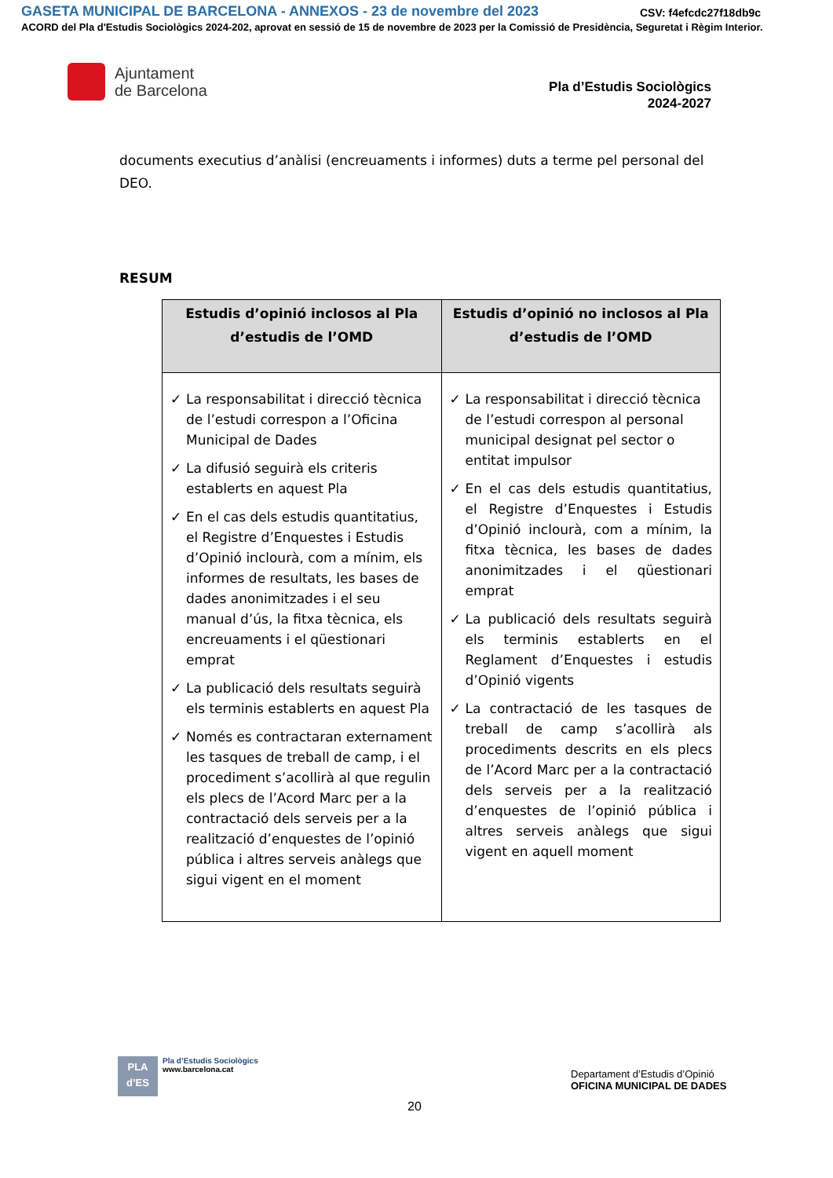GASETA MUNICIPAL DE BARCELONA - ANNEXOS - 23 de novembre del 2023
CSV: f4efcdc27f18db9c
ACORD del Pla d'Estudis Sociològics 2024-202, aprovat en sessió de 15 de novembre de 2023 per la Comissió de Presidència, Seguretat i Règim Interior.
Ajuntament
de Barcelona
Pla d’Estudis Sociològics
2024-2027
documents executius d’anàlisi (encreuaments i informes) duts a terme pel personal del DEO.
RESUM
| Estudis d’opinió inclosos al Pla d’estudis de l’OMD | Estudis d’opinió no inclosos al Pla d’estudis de l’OMD |
| --- | --- |
| ✓ La responsabilitat i direcció tècnica de l’estudi correspon a l’Oficina Municipal de Dades ✓ La difusió seguirà els criteris establerts en aquest Pla ✓ En el cas dels estudis quantitatius, el Registre d’Enquestes i Estudis d’Opinió inclourà, com a mínim, els informes de resultats, les bases de dades anonimitzades i el seu manual d’ús, la fitxa tècnica, els encreuaments i el qüestionari emprat ✓ La publicació dels resultats seguirà els terminis establerts en aquest Pla ✓ Només es contractaran externament les tasques de treball de camp, i el procediment s’acollirà al que regulin els plecs de l’Acord Marc per a la contractació dels serveis per a la realització d’enquestes de l’opinió pública i altres serveis anàlegs que sigui vigent en el moment | ✓ La responsabilitat i direcció tècnica de l’estudi correspon al personal municipal designat pel sector o entitat impulsor ✓ En el cas dels estudis quantitatius, el Registre d’Enquestes i Estudis d’Opinió inclourà, com a mínim, la fitxa tècnica, les bases de dades anonimitzades i el qüestionari emprat ✓ La publicació dels resultats seguirà els terminis establerts en el Reglament d’Enquestes i estudis d’Opinió vigents ✓ La contractació de les tasques de treball de camp s’acollirà als procediments descrits en els plecs de l’Acord Marc per a la contractació dels serveis per a la realització d’enquestes de l’opinió pública i altres serveis anàlegs que sigui vigent en aquell moment |
PLA
d’ES
Pla d’Estudis Sociològics
www.barcelona.cat
Departament d’Estudis d’Opinió
OFICINA MUNICIPAL DE DADES
20